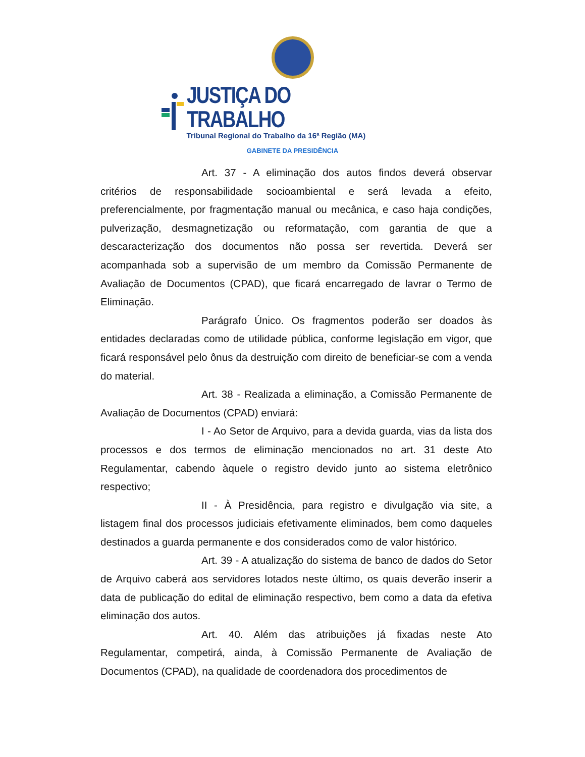JUSTIÇA DO TRABALHO
Tribunal Regional do Trabalho da 16ª Região (MA)
GABINETE DA PRESIDÊNCIA
Art. 37 - A eliminação dos autos findos deverá observar critérios de responsabilidade socioambiental e será levada a efeito, preferencialmente, por fragmentação manual ou mecânica, e caso haja condições, pulverização, desmagnetização ou reformatação, com garantia de que a descaracterização dos documentos não possa ser revertida. Deverá ser acompanhada sob a supervisão de um membro da Comissão Permanente de Avaliação de Documentos (CPAD), que ficará encarregado de lavrar o Termo de Eliminação.
Parágrafo Único. Os fragmentos poderão ser doados às entidades declaradas como de utilidade pública, conforme legislação em vigor, que ficará responsável pelo ônus da destruição com direito de beneficiar-se com a venda do material.
Art. 38 - Realizada a eliminação, a Comissão Permanente de Avaliação de Documentos (CPAD) enviará:
I - Ao Setor de Arquivo, para a devida guarda, vias da lista dos processos e dos termos de eliminação mencionados no art. 31 deste Ato Regulamentar, cabendo àquele o registro devido junto ao sistema eletrônico respectivo;
II - À Presidência, para registro e divulgação via site, a listagem final dos processos judiciais efetivamente eliminados, bem como daqueles destinados a guarda permanente e dos considerados como de valor histórico.
Art. 39 - A atualização do sistema de banco de dados do Setor de Arquivo caberá aos servidores lotados neste último, os quais deverão inserir a data de publicação do edital de eliminação respectivo, bem como a data da efetiva eliminação dos autos.
Art. 40. Além das atribuições já fixadas neste Ato Regulamentar, competirá, ainda, à Comissão Permanente de Avaliação de Documentos (CPAD), na qualidade de coordenadora dos procedimentos de